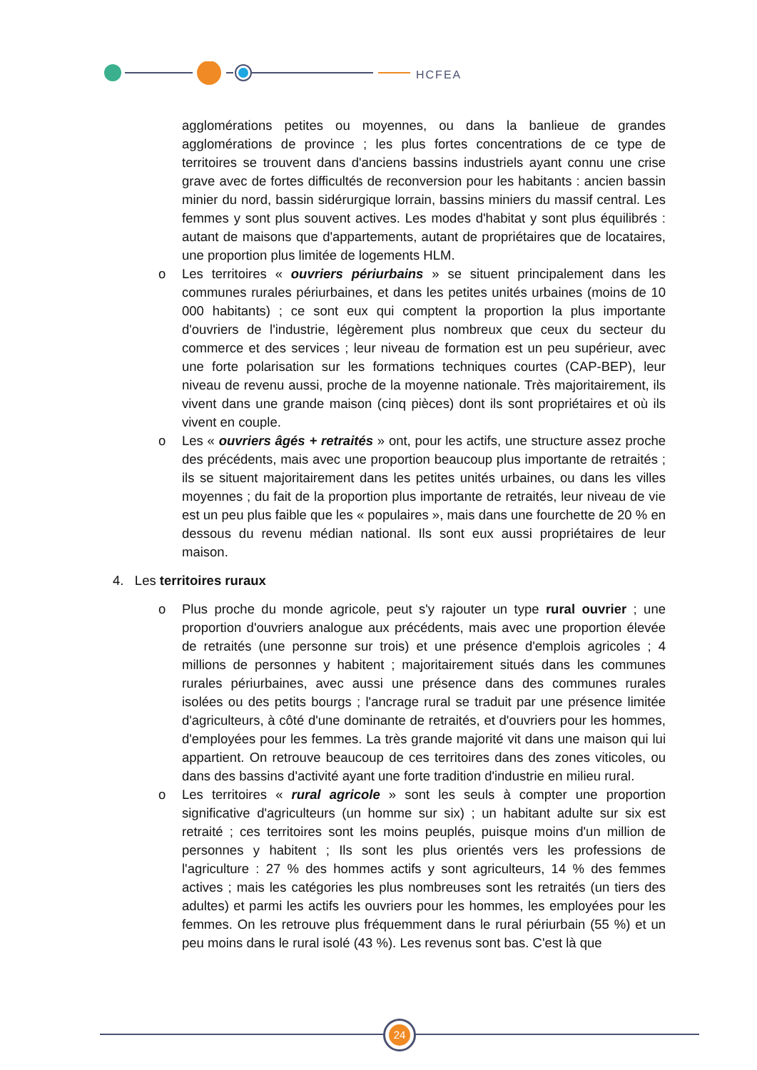HCFEA
agglomérations petites ou moyennes, ou dans la banlieue de grandes agglomérations de province ; les plus fortes concentrations de ce type de territoires se trouvent dans d'anciens bassins industriels ayant connu une crise grave avec de fortes difficultés de reconversion pour les habitants : ancien bassin minier du nord, bassin sidérurgique lorrain, bassins miniers du massif central. Les femmes y sont plus souvent actives. Les modes d'habitat y sont plus équilibrés : autant de maisons que d'appartements, autant de propriétaires que de locataires, une proportion plus limitée de logements HLM.
o Les territoires « ouvriers périurbains » se situent principalement dans les communes rurales périurbaines, et dans les petites unités urbaines (moins de 10 000 habitants) ; ce sont eux qui comptent la proportion la plus importante d'ouvriers de l'industrie, légèrement plus nombreux que ceux du secteur du commerce et des services ; leur niveau de formation est un peu supérieur, avec une forte polarisation sur les formations techniques courtes (CAP-BEP), leur niveau de revenu aussi, proche de la moyenne nationale. Très majoritairement, ils vivent dans une grande maison (cinq pièces) dont ils sont propriétaires et où ils vivent en couple.
o Les « ouvriers âgés + retraités » ont, pour les actifs, une structure assez proche des précédents, mais avec une proportion beaucoup plus importante de retraités ; ils se situent majoritairement dans les petites unités urbaines, ou dans les villes moyennes ; du fait de la proportion plus importante de retraités, leur niveau de vie est un peu plus faible que les « populaires », mais dans une fourchette de 20 % en dessous du revenu médian national. Ils sont eux aussi propriétaires de leur maison.
4. Les territoires ruraux
o Plus proche du monde agricole, peut s'y rajouter un type rural ouvrier ; une proportion d'ouvriers analogue aux précédents, mais avec une proportion élevée de retraités (une personne sur trois) et une présence d'emplois agricoles ; 4 millions de personnes y habitent ; majoritairement situés dans les communes rurales périurbaines, avec aussi une présence dans des communes rurales isolées ou des petits bourgs ; l'ancrage rural se traduit par une présence limitée d'agriculteurs, à côté d'une dominante de retraités, et d'ouvriers pour les hommes, d'employées pour les femmes. La très grande majorité vit dans une maison qui lui appartient. On retrouve beaucoup de ces territoires dans des zones viticoles, ou dans des bassins d'activité ayant une forte tradition d'industrie en milieu rural.
o Les territoires « rural agricole » sont les seuls à compter une proportion significative d'agriculteurs (un homme sur six) ; un habitant adulte sur six est retraité ; ces territoires sont les moins peuplés, puisque moins d'un million de personnes y habitent ; Ils sont les plus orientés vers les professions de l'agriculture : 27 % des hommes actifs y sont agriculteurs, 14 % des femmes actives ; mais les catégories les plus nombreuses sont les retraités (un tiers des adultes) et parmi les actifs les ouvriers pour les hommes, les employées pour les femmes. On les retrouve plus fréquemment dans le rural périurbain (55 %) et un peu moins dans le rural isolé (43 %). Les revenus sont bas. C'est là que
24